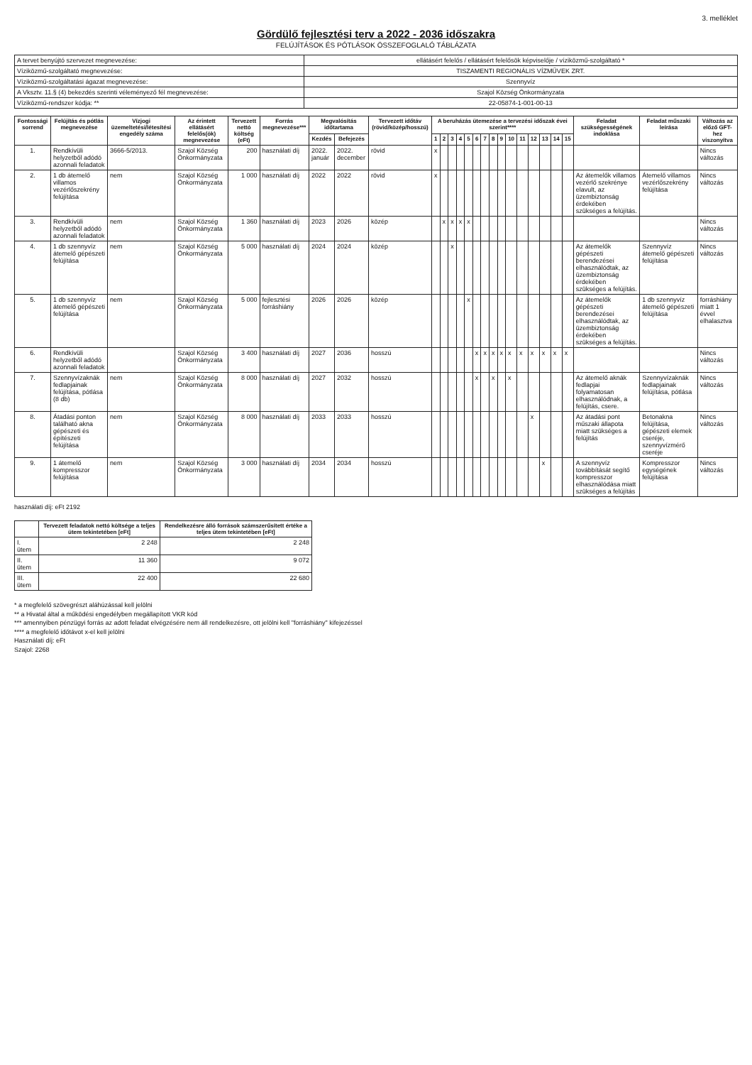3. melléklet
Gördülő fejlesztési terv a 2022 - 2036 időszakra
FELÚJÍTÁSOK ÉS PÓTLÁSOK ÖSSZEFOGLALÓ TÁBLÁZATA
| A tervet benyújtó szervezet megnevezése: | ellátásért felelős / ellátásért felelősök képviselője / víziközmű-szolgáltató * |
| Víziközmű-szolgáltató megnevezése: | TISZAMENTI REGIONÁLIS VÍZMŰVEK ZRT. |
| Víziközmű-szolgáltatási ágazat megnevezése: | Szennyvíz |
| A Vksztv. 11.§ (4) bekezdés szerinti véleményező fél megnevezése: | Szajol Község Önkormányzata |
| Víziközmű-rendszer kódja: ** | 22-05874-1-001-00-13 |
| Fontossági sorrend | Felújítás és pótlás megnevezése | Vízjogi üzemeltetési/létesítési engedély száma | Az érintett ellátásért felelős(ök) megnevezése | Tervezett nettó költség (eFt) | Forrás megnevezése*** | Megvalósítás időtartama | | Tervezett időtáv (rövid/közép/hosszú) | A beruházás ütemezése a tervezési időszak évei szerint**** | | | | | | | | | | | | | | | Feladat szükségességének indoklása | Feladat műszaki leírása | Változás az előző GFT-hez viszonyítva |
| --- | --- | --- | --- | --- | --- | --- | --- | --- | --- | --- | --- | --- | --- | --- | --- | --- | --- | --- | --- | --- | --- | --- | --- | --- | --- | --- |
| | | | | | | Kezdés | Befejezés | | 1 | 2 | 3 | 4 | 5 | 6 | 7 | 8 | 9 | 10 | 11 | 12 | 13 | 14 | 15 | | | |
| 1. | Rendkívüli helyzetből adódó azonnali feladatok | 3666-5/2013. | Szajol Község Önkormányzata | 200 | használati díj | 2022. január | 2022. december | rövid | x | | | | | | | | | | | | | | | | | Nincs változás |
| 2. | 1 db átemelő villamos vezérlőszekrény felújítása | nem | Szajol Község Önkormányzata | 1 000 | használati díj | 2022 | 2022 | rövid | x | | | | | | | | | | | | | | | Az átemelők villamos vezérlő szekrénye elavult, az üzembiztonság érdekében szükséges a felújítás. | Átemelő villamos vezérlőszekrény felújítása | Nincs változás |
| 3. | Rendkívüli helyzetből adódó azonnali feladatok | nem | Szajol Község Önkormányzata | 1 360 | használati díj | 2023 | 2026 | közép | | x | x | x | x | | | | | | | | | | | | | Nincs változás |
| 4. | 1 db szennyvíz átemelő gépészeti felújítása | nem | Szajol Község Önkormányzata | 5 000 | használati díj | 2024 | 2024 | közép | | | x | | | | | | | | | | | | | Az átemelők gépészeti berendezései elhasználódtak, az üzembiztonság érdekében szükséges a felújítás. | Szennyvíz átemelő gépészeti felújítása | Nincs változás |
| 5. | 1 db szennyvíz átemelő gépészeti felújítása | nem | Szajol Község Önkormányzata | 5 000 | fejlesztési forráshiány | 2026 | 2026 | közép | | | | | x | | | | | | | | | | | Az átemelők gépészeti berendezései elhasználódtak, az üzembiztonság érdekében szükséges a felújítás. | 1 db szennyvíz átemelő gépészeti felújítása | forráshiány miatt 1 évvel elhalasztva |
| 6. | Rendkívüli helyzetből adódó azonnali feladatok | | Szajol Község Önkormányzata | 3 400 | használati díj | 2027 | 2036 | hosszú | | | | | | x | x | x | x | x | x | x | x | x | x | | | Nincs változás |
| 7. | Szennyvízaknák fedlapjainak felújítása, pótlása (8 db) | nem | Szajol Község Önkormányzata | 8 000 | használati díj | 2027 | 2032 | hosszú | | | | | | x | | x | | x | | | | | | Az átemelő aknák fedlapjai folyamatosan elhasználódnak, a felújítás, csere. | Szennyvízaknák fedlapjainak felújítása, pótlása | Nincs változás |
| 8. | Átadási ponton található akna gépészeti és építészeti felújítása | nem | Szajol Község Önkormányzata | 8 000 | használati díj | 2033 | 2033 | hosszú | | | | | | | | | | | | x | | | | Az átadási pont műszaki állapota miatt szükséges a felújítás | Betonakna felújítása, gépészeti elemek cseréje, szennyvízmérő cseréje | Nincs változás |
| 9. | 1 átemelő kompresszor felújítása | nem | Szajol Község Önkormányzata | 3 000 | használati díj | 2034 | 2034 | hosszú | | | | | | | | | | | | | x | | | A szennyvíz továbbítását segítő kompresszor elhasználódása miatt szükséges a felújítás | Kompresszor egységének felújítása | Nincs változás |
használati díj: eFt 2192
| | Tervezett feladatok nettó költsége a teljes ütem tekintetében [eFt] | Rendelkezésre álló források számszerűsített értéke a teljes ütem tekintetében [eFt] |
| --- | --- | --- |
| I. ütem | 2 248 | 2 248 |
| II. ütem | 11 360 | 9 072 |
| III. ütem | 22 400 | 22 680 |
* a megfelelő szövegrészt aláhúzással kell jelölni
** a Hivatal által a működési engedélyben megállapított VKR kód
*** amennyiben pénzügyi forrás az adott feladat elvégzésére nem áll rendelkezésre, ott jelölni kell "forráshiány" kifejezéssel
**** a megfelelő időtávot x-el kell jelölni
Használati díj: eFt
Szajol: 2268